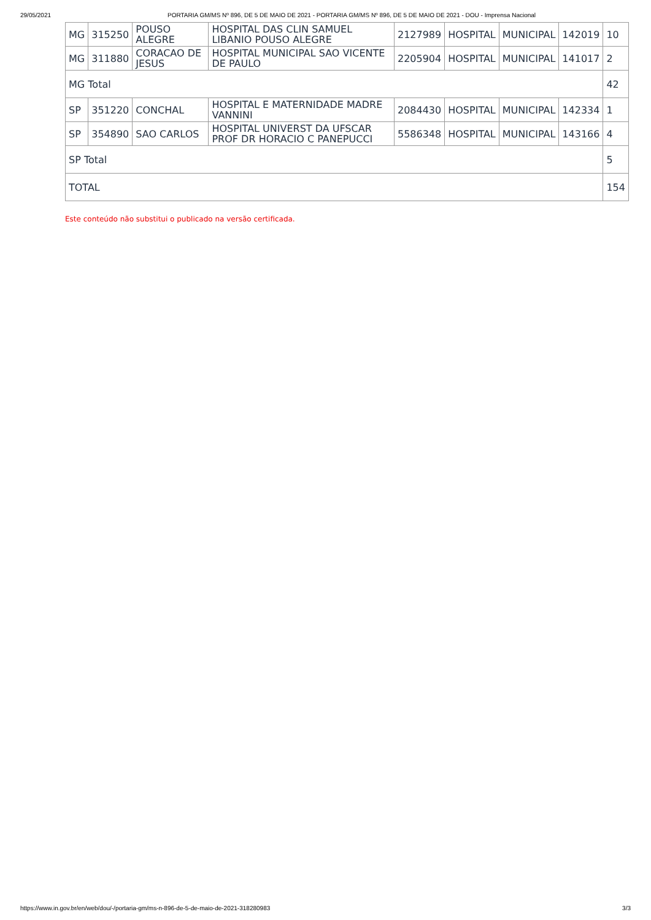29/05/2021 PORTARIA GM/MS Nº 896, DE 5 DE MAIO DE 2021 - PORTARIA GM/MS Nº 896, DE 5 DE MAIO DE 2021 - DOU - Imprensa Nacional
| MG | 315250 | POUSO ALEGRE | HOSPITAL DAS CLIN SAMUEL LIBANIO POUSO ALEGRE | 2127989 | HOSPITAL | MUNICIPAL | 142019 | 10 |
| MG | 311880 | CORACAO DE JESUS | HOSPITAL MUNICIPAL SAO VICENTE DE PAULO | 2205904 | HOSPITAL | MUNICIPAL | 141017 | 2 |
| MG Total | | | | | | | | 42 |
| SP | 351220 | CONCHAL | HOSPITAL E MATERNIDADE MADRE VANNINI | 2084430 | HOSPITAL | MUNICIPAL | 142334 | 1 |
| SP | 354890 | SAO CARLOS | HOSPITAL UNIVERST DA UFSCAR PROF DR HORACIO C PANEPUCCI | 5586348 | HOSPITAL | MUNICIPAL | 143166 | 4 |
| SP Total | | | | | | | | 5 |
| TOTAL | | | | | | | | 154 |
Este conteúdo não substitui o publicado na versão certificada.
https://www.in.gov.br/en/web/dou/-/portaria-gm/ms-n-896-de-5-de-maio-de-2021-318280983 3/3